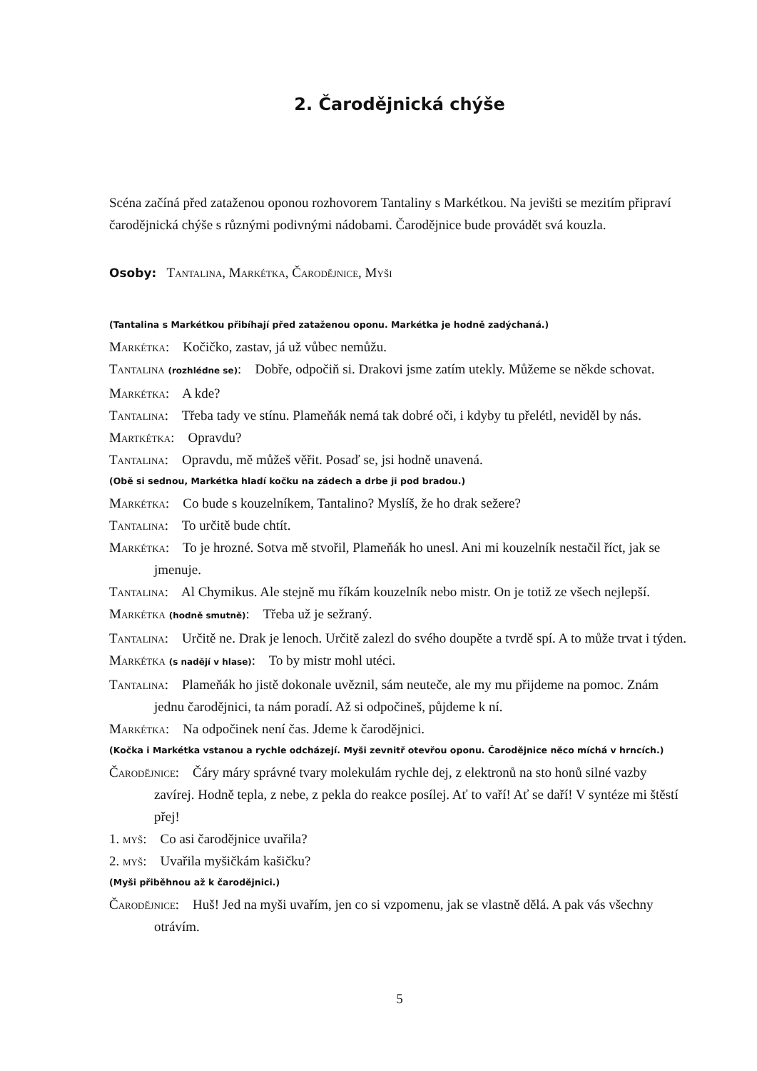2. Čarodějnická chýše
Scéna začíná před zataženou oponou rozhovorem Tantaliny s Markétkou. Na jevišti se mezitím připraví čarodějnická chýše s různými podivnými nádobami. Čarodějnice bude provádět svá kouzla.
Osoby: Tantalina, Markétka, Čarodějnice, Myši
(Tantalina s Markétkou přibíhají před zataženou oponu. Markétka je hodně zadýchaná.)
Markétka: Kočičko, zastav, já už vůbec nemůžu.
Tantalina (rozhlédne se): Dobře, odpočiň si. Drakovi jsme zatím utekly. Můžeme se někde schovat.
Markétka: A kde?
Tantalina: Třeba tady ve stínu. Plameňák nemá tak dobré oči, i kdyby tu přelétl, neviděl by nás.
Martkétka: Opravdu?
Tantalina: Opravdu, mě můžeš věřit. Posaď se, jsi hodně unavená.
(Obě si sednou, Markétka hladí kočku na zádech a drbe ji pod bradou.)
Markétka: Co bude s kouzelníkem, Tantalino? Myslíš, že ho drak sežere?
Tantalina: To určitě bude chtít.
Markétka: To je hrozné. Sotva mě stvořil, Plameňák ho unesl. Ani mi kouzelník nestačil říct, jak se jmenuje.
Tantalina: Al Chymikus. Ale stejně mu říkám kouzelník nebo mistr. On je totiž ze všech nejlepší.
Markétka (hodně smutně): Třeba už je sežraný.
Tantalina: Určitě ne. Drak je lenoch. Určitě zalezl do svého doupěte a tvrdě spí. A to může trvat i týden.
Markétka (s nadějí v hlase): To by mistr mohl utéci.
Tantalina: Plameňák ho jistě dokonale uvěznil, sám neuteče, ale my mu přijdeme na pomoc. Znám jednu čarodějnici, ta nám poradí. Až si odpočineš, půjdeme k ní.
Markétka: Na odpočinek není čas. Jdeme k čarodějnici.
(Kočka i Markétka vstanou a rychle odcházejí. Myši zevnitř otevřou oponu. Čarodějnice něco míchá v hrncích.)
Čarodějnice: Čáry máry správné tvary molekulám rychle dej, z elektronů na sto honů silné vazby zavírej. Hodně tepla, z nebe, z pekla do reakce posílej. Ať to vaří! Ať se daří! V syntéze mi štěstí přej!
1. myš: Co asi čarodějnice uvařila?
2. myš: Uvařila myšičkám kašičku?
(Myši přiběhnou až k čarodějnici.)
Čarodějnice: Huš! Jed na myši uvařím, jen co si vzpomenu, jak se vlastně dělá. A pak vás všechny otrávím.
5